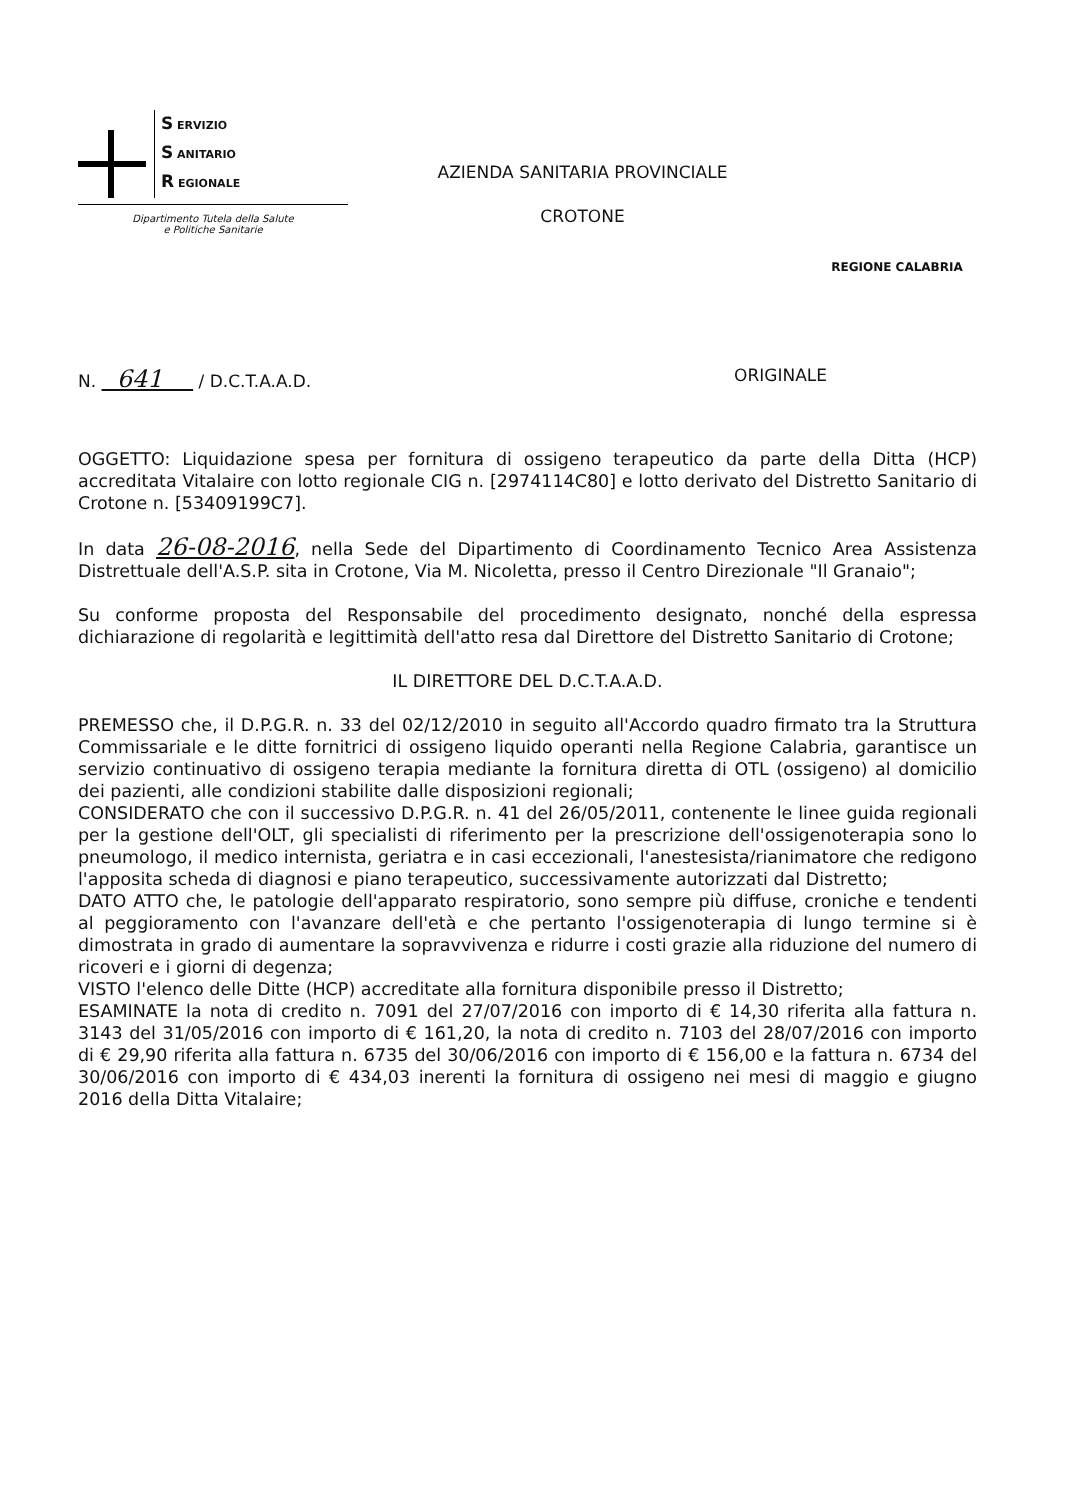S ERVIZIO
S ANITARIO
R EGIONALE
Dipartimento Tutela della Salute
e Politiche Sanitarie
AZIENDA SANITARIA PROVINCIALE
CROTONE
REGIONE CALABRIA
N. 641 / D.C.T.A.A.D. ORIGINALE
OGGETTO: Liquidazione spesa per fornitura di ossigeno terapeutico da parte della Ditta (HCP) accreditata Vitalaire con lotto regionale CIG n. [2974114C80] e lotto derivato del Distretto Sanitario di Crotone n. [53409199C7].
In data 26-08-2016, nella Sede del Dipartimento di Coordinamento Tecnico Area Assistenza Distrettuale dell'A.S.P. sita in Crotone, Via M. Nicoletta, presso il Centro Direzionale "Il Granaio";
Su conforme proposta del Responsabile del procedimento designato, nonché della espressa dichiarazione di regolarità e legittimità dell'atto resa dal Direttore del Distretto Sanitario di Crotone;
IL DIRETTORE DEL D.C.T.A.A.D.
PREMESSO che, il D.P.G.R. n. 33 del 02/12/2010 in seguito all'Accordo quadro firmato tra la Struttura Commissariale e le ditte fornitrici di ossigeno liquido operanti nella Regione Calabria, garantisce un servizio continuativo di ossigeno terapia mediante la fornitura diretta di OTL (ossigeno) al domicilio dei pazienti, alle condizioni stabilite dalle disposizioni regionali;
CONSIDERATO che con il successivo D.P.G.R. n. 41 del 26/05/2011, contenente le linee guida regionali per la gestione dell'OLT, gli specialisti di riferimento per la prescrizione dell'ossigenoterapia sono lo pneumologo, il medico internista, geriatra e in casi eccezionali, l'anestesista/rianimatore che redigono l'apposita scheda di diagnosi e piano terapeutico, successivamente autorizzati dal Distretto;
DATO ATTO che, le patologie dell'apparato respiratorio, sono sempre più diffuse, croniche e tendenti al peggioramento con l'avanzare dell'età e che pertanto l'ossigenoterapia di lungo termine si è dimostrata in grado di aumentare la sopravvivenza e ridurre i costi grazie alla riduzione del numero di ricoveri e i giorni di degenza;
VISTO l'elenco delle Ditte (HCP) accreditate alla fornitura disponibile presso il Distretto;
ESAMINATE la nota di credito n. 7091 del 27/07/2016 con importo di € 14,30 riferita alla fattura n. 3143 del 31/05/2016 con importo di € 161,20, la nota di credito n. 7103 del 28/07/2016 con importo di € 29,90 riferita alla fattura n. 6735 del 30/06/2016 con importo di € 156,00 e la fattura n. 6734 del 30/06/2016 con importo di € 434,03 inerenti la fornitura di ossigeno nei mesi di maggio e giugno 2016 della Ditta Vitalaire;